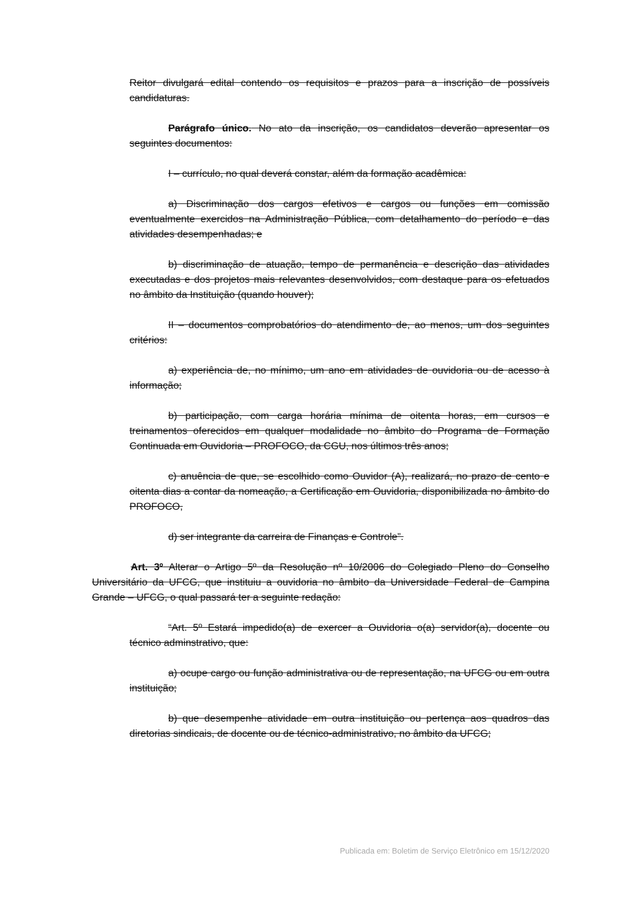Reitor divulgará edital contendo os requisitos e prazos para a inscrição de possíveis candidaturas.
Parágrafo único. No ato da inscrição, os candidatos deverão apresentar os seguintes documentos:
I – currículo, no qual deverá constar, além da formação acadêmica:
a) Discriminação dos cargos efetivos e cargos ou funções em comissão eventualmente exercidos na Administração Pública, com detalhamento do período e das atividades desempenhadas; e
b) discriminação de atuação, tempo de permanência e descrição das atividades executadas e dos projetos mais relevantes desenvolvidos, com destaque para os efetuados no âmbito da Instituição (quando houver);
II – documentos comprobatórios do atendimento de, ao menos, um dos seguintes critérios:
a) experiência de, no mínimo, um ano em atividades de ouvidoria ou de acesso à informação;
b) participação, com carga horária mínima de oitenta horas, em cursos e treinamentos oferecidos em qualquer modalidade no âmbito do Programa de Formação Continuada em Ouvidoria – PROFOCO, da CGU, nos últimos três anos;
c) anuência de que, se escolhido como Ouvidor (A), realizará, no prazo de cento e oitenta dias a contar da nomeação, a Certificação em Ouvidoria, disponibilizada no âmbito do PROFOCO,
d) ser integrante da carreira de Finanças e Controle”.
Art. 3º Alterar o Artigo 5º da Resolução nº 10/2006 do Colegiado Pleno do Conselho Universitário da UFCG, que instituiu a ouvidoria no âmbito da Universidade Federal de Campina Grande – UFCG, o qual passará ter a seguinte redação:
“Art. 5º Estará impedido(a) de exercer a Ouvidoria o(a) servidor(a), docente ou técnico adminstrativo, que:
a) ocupe cargo ou função administrativa ou de representação, na UFCG ou em outra instituição;
b) que desempenhe atividade em outra instituição ou pertença aos quadros das diretorias sindicais, de docente ou de técnico-administrativo, no âmbito da UFCG;
Publicada em: Boletim de Serviço Eletrônico em 15/12/2020